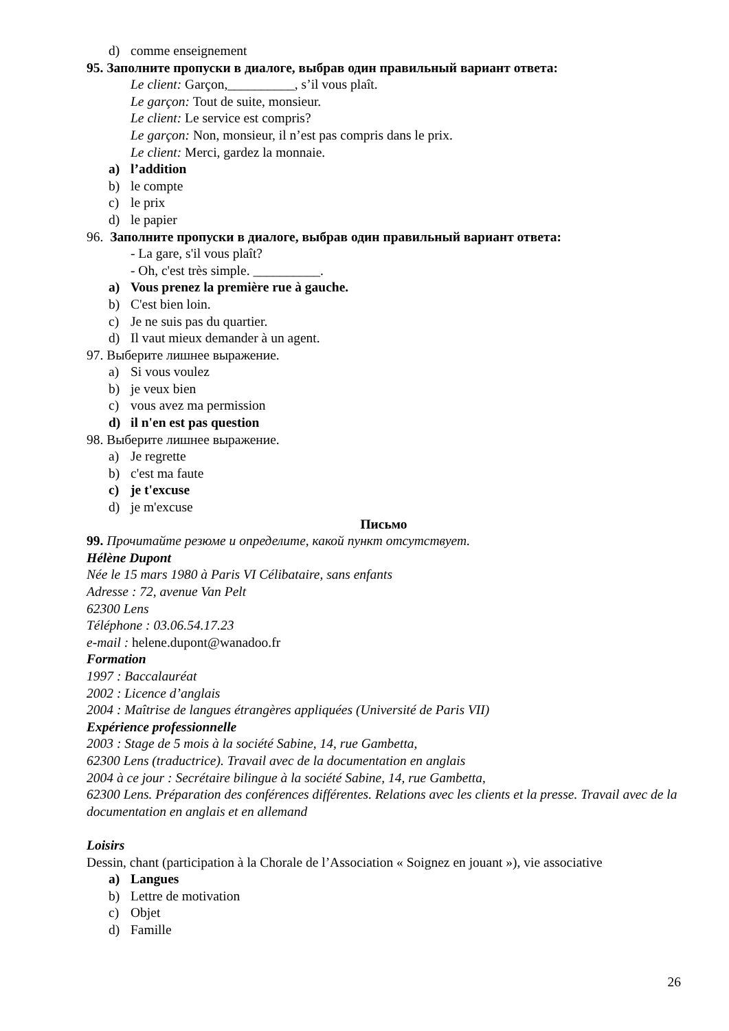d) comme enseignement
95. Заполните пропуски в диалоге, выбрав один правильный вариант ответа:
Le client: Garçon,__________, s’il vous plaît.
Le garçon: Tout de suite, monsieur.
Le client: Le service est compris?
Le garçon: Non, monsieur, il n’est pas compris dans le prix.
Le client: Merci, gardez la monnaie.
a) l’addition
b) le compte
c) le prix
d) le papier
96. Заполните пропуски в диалоге, выбрав один правильный вариант ответа:
- La gare, s'il vous plaît?
- Oh, c'est très simple. __________.
a) Vous prenez la première rue à gauche.
b) C'est bien loin.
c) Je ne suis pas du quartier.
d) Il vaut mieux demander à un agent.
97. Выберите лишнее выражение.
a) Si vous voulez
b) je veux bien
c) vous avez ma permission
d) il n'en est pas question
98. Выберите лишнее выражение.
a) Je regrette
b) c'est ma faute
c) je t'excuse
d) je m'excuse
Письмо
99. Прочитайте резюме и определите, какой пункт отсутствует.
Hélène Dupont
Née le 15 mars 1980 à Paris VI Célibataire, sans enfants
Adresse : 72, avenue Van Pelt
62300 Lens
Téléphone : 03.06.54.17.23
e-mail : helene.dupont@wanadoo.fr
Formation
1997 : Baccalauréat
2002 : Licence d’anglais
2004 : Maîtrise de langues étrangères appliquées (Université de Paris VII)
Expérience professionnelle
2003 : Stage de 5 mois à la société Sabine, 14, rue Gambetta,
62300 Lens (traductrice). Travail avec de la documentation en anglais
2004 à ce jour : Secrétaire bilingue à la société Sabine, 14, rue Gambetta,
62300 Lens. Préparation des conférences différentes. Relations avec les clients et la presse. Travail avec de la documentation en anglais et en allemand
Loisirs
Dessin, chant (participation à la Chorale de l’Association « Soignez en jouant »), vie associative
a) Langues
b) Lettre de motivation
c) Objet
d) Famille
26